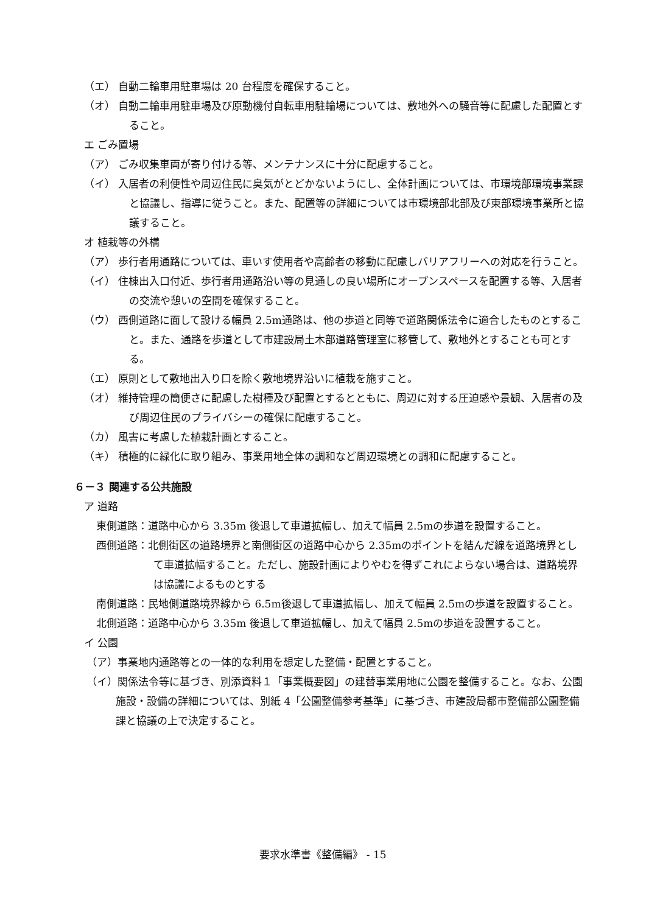（エ） 自動二輪車用駐車場は 20 台程度を確保すること。
（オ） 自動二輪車用駐車場及び原動機付自転車用駐輪場については、敷地外への騒音等に配慮した配置とすること。
エ ごみ置場
（ア） ごみ収集車両が寄り付ける等、メンテナンスに十分に配慮すること。
（イ） 入居者の利便性や周辺住民に臭気がとどかないようにし、全体計画については、市環境部環境事業課と協議し、指導に従うこと。また、配置等の詳細については市環境部北部及び東部環境事業所と協議すること。
オ 植栽等の外構
（ア） 歩行者用通路については、車いす使用者や高齢者の移動に配慮しバリアフリーへの対応を行うこと。
（イ） 住棟出入口付近、歩行者用通路沿い等の見通しの良い場所にオープンスペースを配置する等、入居者の交流や憩いの空間を確保すること。
（ウ） 西側道路に面して設ける幅員 2.5m通路は、他の歩道と同等で道路関係法令に適合したものとすること。また、通路を歩道として市建設局土木部道路管理室に移管して、敷地外とすることも可とする。
（エ） 原則として敷地出入り口を除く敷地境界沿いに植栽を施すこと。
（オ） 維持管理の簡便さに配慮した樹種及び配置とするとともに、周辺に対する圧迫感や景観、入居者の及び周辺住民のプライバシーの確保に配慮すること。
（カ） 風害に考慮した植栽計画とすること。
（キ） 積極的に緑化に取り組み、事業用地全体の調和など周辺環境との調和に配慮すること。
６－３ 関連する公共施設
ア 道路
東側道路：道路中心から 3.35m 後退して車道拡幅し、加えて幅員 2.5mの歩道を設置すること。
西側道路：北側街区の道路境界と南側街区の道路中心から 2.35mのポイントを結んだ線を道路境界として車道拡幅すること。ただし、施設計画によりやむを得ずこれによらない場合は、道路境界は協議によるものとする
南側道路：民地側道路境界線から 6.5m後退して車道拡幅し、加えて幅員 2.5mの歩道を設置すること。
北側道路：道路中心から 3.35m 後退して車道拡幅し、加えて幅員 2.5mの歩道を設置すること。
イ 公園
（ア）事業地内通路等との一体的な利用を想定した整備・配置とすること。
（イ）関係法令等に基づき、別添資料１「事業概要図」の建替事業用地に公園を整備すること。なお、公園施設・設備の詳細については、別紙 4「公園整備参考基準」に基づき、市建設局都市整備部公園整備課と協議の上で決定すること。
要求水準書《整備編》 - 15